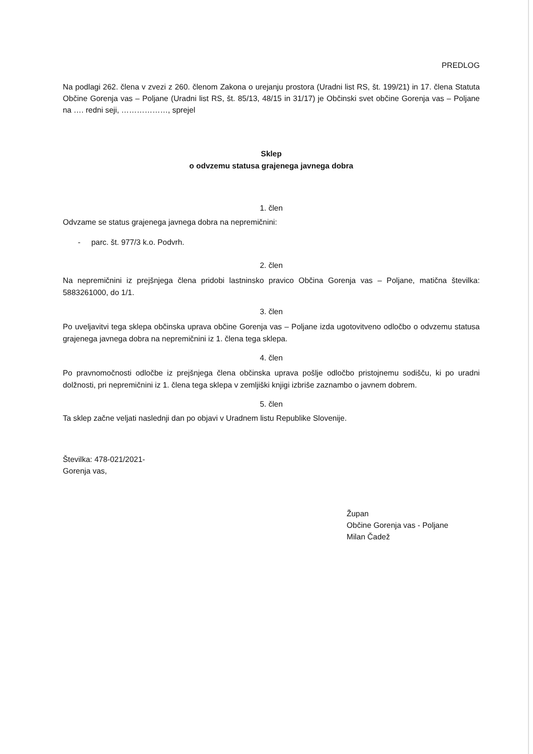PREDLOG
Na podlagi 262. člena v zvezi z 260. členom Zakona o urejanju prostora (Uradni list RS, št. 199/21) in 17. člena Statuta Občine Gorenja vas – Poljane (Uradni list RS, št. 85/13, 48/15 in 31/17) je Občinski svet občine Gorenja vas – Poljane na …. redni seji, ………………, sprejel
Sklep
o odvzemu statusa grajenega javnega dobra
1. člen
Odvzame se status grajenega javnega dobra na nepremičnini:
- parc. št. 977/3 k.o. Podvrh.
2. člen
Na nepremičnini iz prejšnjega člena pridobi lastninsko pravico Občina Gorenja vas – Poljane, matična številka: 5883261000, do 1/1.
3. člen
Po uveljavitvi tega sklepa občinska uprava občine Gorenja vas – Poljane izda ugotovitveno odločbo o odvzemu statusa grajenega javnega dobra na nepremičnini iz 1. člena tega sklepa.
4. člen
Po pravnomočnosti odločbe iz prejšnjega člena občinska uprava pošlje odločbo pristojnemu sodišču, ki po uradni dolžnosti, pri nepremičnini iz 1. člena tega sklepa v zemljiški knjigi izbriše zaznambo o javnem dobrem.
5. člen
Ta sklep začne veljati naslednji dan po objavi v Uradnem listu Republike Slovenije.
Številka: 478-021/2021-
Gorenja vas,
Župan
Občine Gorenja vas - Poljane
Milan Čadež